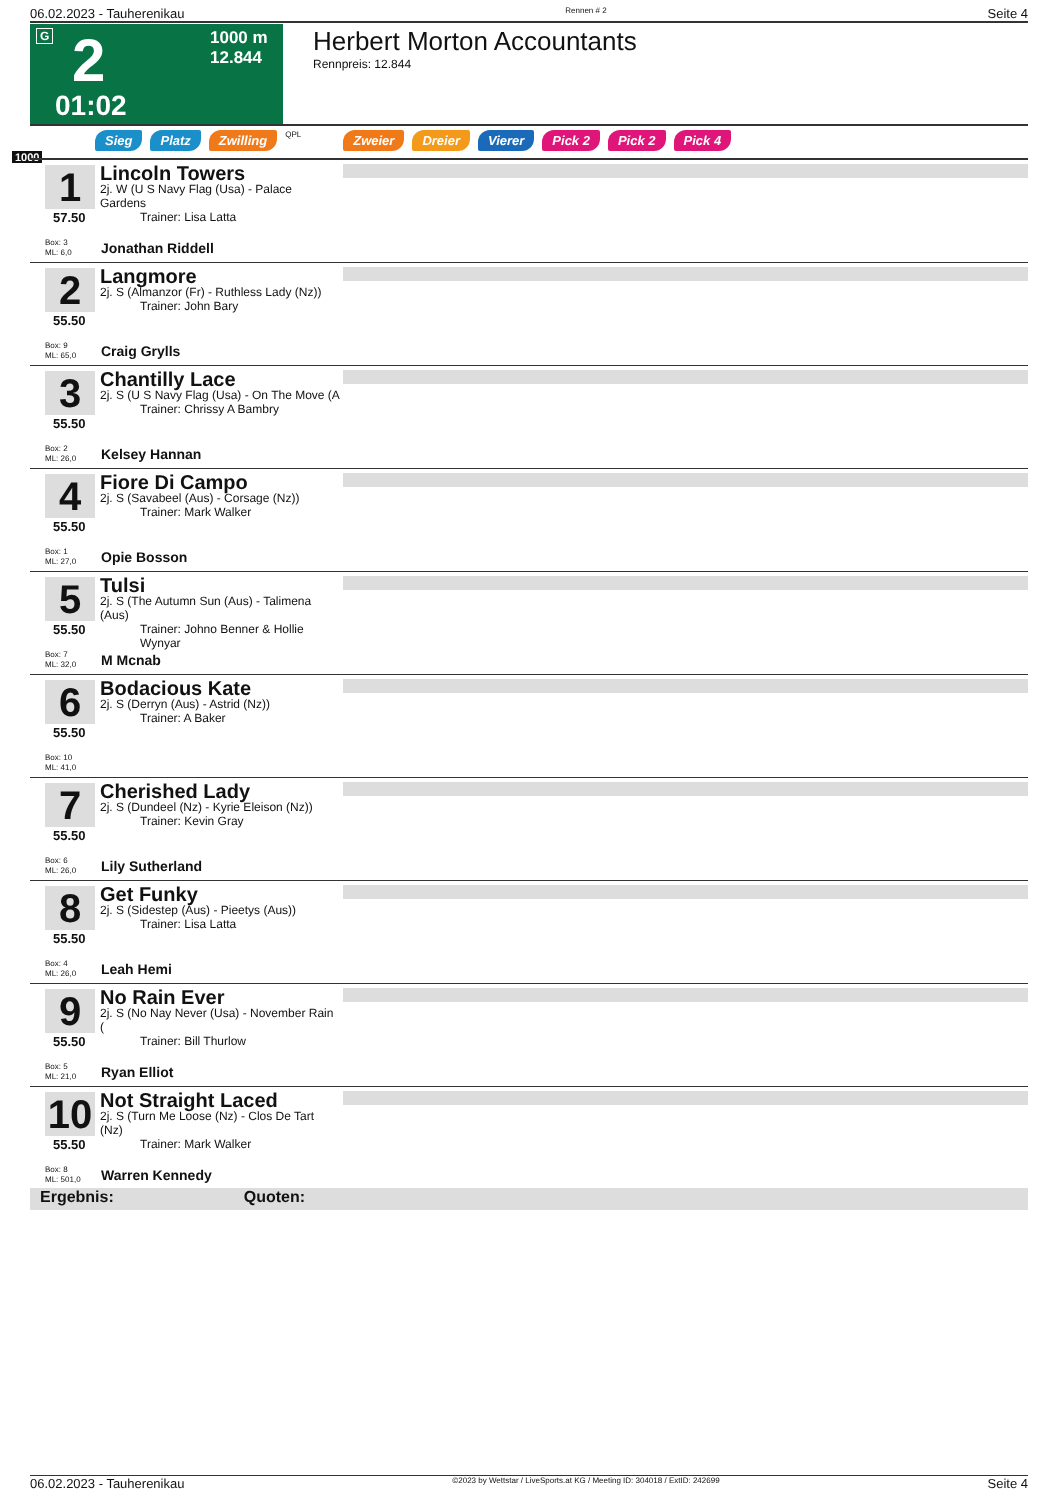06.02.2023 - Tauherenikau Rennen # 2 Seite 4
G 2 1000 m
12.844
01:02
Herbert Morton Accountants
Rennpreis: 12.844
Sieg Platz Zwilling QPL Zweier Dreier Vierer Pick 2 Pick 2 Pick 4
1000
1
57.50
Box: 3
ML: 6,0
Lincoln Towers
2j. W (U S Navy Flag (Usa) - Palace Gardens
Trainer: Lisa Latta
Jonathan Riddell
2
55.50
Box: 9
ML: 65,0
Langmore
2j. S (Almanzor (Fr) - Ruthless Lady (Nz))
Trainer: John Bary
Craig Grylls
3
55.50
Box: 2
ML: 26,0
Chantilly Lace
2j. S (U S Navy Flag (Usa) - On The Move (A
Trainer: Chrissy A Bambry
Kelsey Hannan
4
55.50
Box: 1
ML: 27,0
Fiore Di Campo
2j. S (Savabeel (Aus) - Corsage (Nz))
Trainer: Mark Walker
Opie Bosson
5
55.50
Box: 7
ML: 32,0
Tulsi
2j. S (The Autumn Sun (Aus) - Talimena (Aus)
Trainer: Johno Benner & Hollie Wynyar
M Mcnab
6
55.50
Box: 10
ML: 41,0
Bodacious Kate
2j. S (Derryn (Aus) - Astrid (Nz))
Trainer: A Baker
7
55.50
Box: 6
ML: 26,0
Cherished Lady
2j. S (Dundeel (Nz) - Kyrie Eleison (Nz))
Trainer: Kevin Gray
Lily Sutherland
8
55.50
Box: 4
ML: 26,0
Get Funky
2j. S (Sidestep (Aus) - Pieetys (Aus))
Trainer: Lisa Latta
Leah Hemi
9
55.50
Box: 5
ML: 21,0
No Rain Ever
2j. S (No Nay Never (Usa) - November Rain (
Trainer: Bill Thurlow
Ryan Elliot
10
55.50
Box: 8
ML: 501,0
Not Straight Laced
2j. S (Turn Me Loose (Nz) - Clos De Tart (Nz)
Trainer: Mark Walker
Warren Kennedy
Ergebnis: Quoten:
06.02.2023 - Tauherenikau ©2023 by Wettstar / LiveSports.at KG / Meeting ID: 304018 / ExtID: 242699 Seite 4